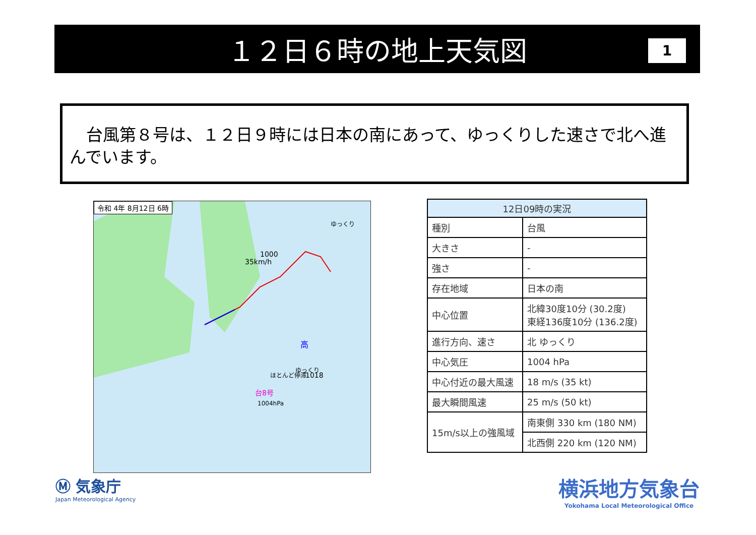１２日６時の地上天気図
1
　台風第８号は、１２日９時には日本の南にあって、ゆっくりした速さで北へ進んでいます。
令和 4年 8月12日 6時
1000
35km/h
台8号
1004hPa
高
1018
ほとんど停滞
ゆっくり
ゆっくり
| 12日09時の実況 | |
| --- | --- |
| 種別 | 台風 |
| 大きさ | - |
| 強さ | - |
| 存在地域 | 日本の南 |
| 中心位置 | 北緯30度10分 (30.2度) 東経136度10分 (136.2度) |
| 進行方向、速さ | 北 ゆっくり |
| 中心気圧 | 1004 hPa |
| 中心付近の最大風速 | 18 m/s (35 kt) |
| 最大瞬間風速 | 25 m/s (50 kt) |
| 15m/s以上の強風域 | 南東側 330 km (180 NM) |
| | 北西側 220 km (120 NM) |
Ⓜ 気象庁
Japan Meteorological Agency
横浜地方気象台
Yokohama Local Meteorological Office